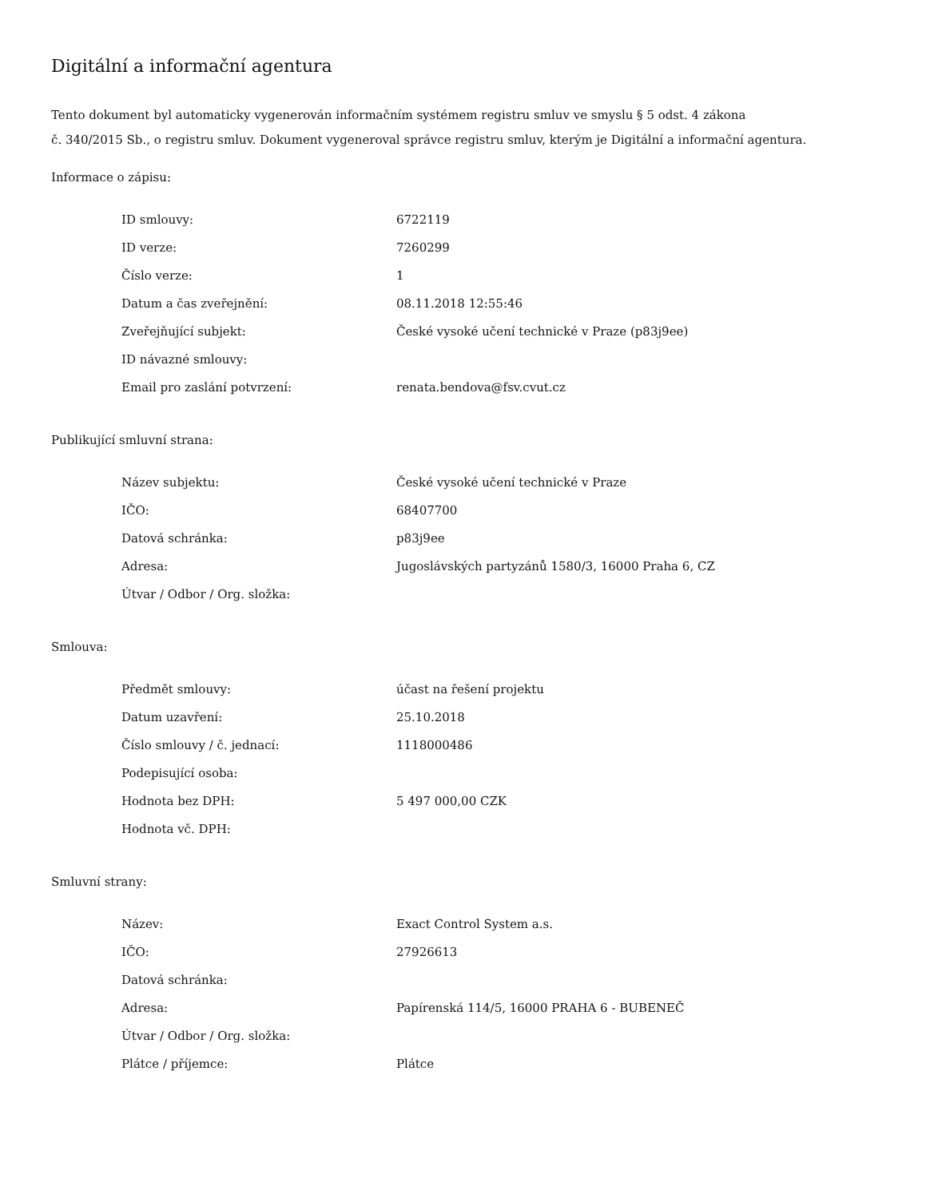Digitální a informační agentura
Tento dokument byl automaticky vygenerován informačním systémem registru smluv ve smyslu § 5 odst. 4 zákona
č. 340/2015 Sb., o registru smluv. Dokument vygeneroval správce registru smluv, kterým je Digitální a informační agentura.
Informace o zápisu:
| ID smlouvy: | 6722119 |
| ID verze: | 7260299 |
| Číslo verze: | 1 |
| Datum a čas zveřejnění: | 08.11.2018 12:55:46 |
| Zveřejňující subjekt: | České vysoké učení technické v Praze (p83j9ee) |
| ID návazné smlouvy: | |
| Email pro zaslání potvrzení: | renata.bendova@fsv.cvut.cz |
Publikující smluvní strana:
| Název subjektu: | České vysoké učení technické v Praze |
| IČO: | 68407700 |
| Datová schránka: | p83j9ee |
| Adresa: | Jugoslávských partyzánů 1580/3, 16000 Praha 6, CZ |
| Útvar / Odbor / Org. složka: | |
Smlouva:
| Předmět smlouvy: | účast na řešení projektu |
| Datum uzavření: | 25.10.2018 |
| Číslo smlouvy / č. jednací: | 1118000486 |
| Podepisující osoba: | |
| Hodnota bez DPH: | 5 497 000,00 CZK |
| Hodnota vč. DPH: | |
Smluvní strany:
| Název: | Exact Control System a.s. |
| IČO: | 27926613 |
| Datová schránka: | |
| Adresa: | Papírenská 114/5, 16000 PRAHA 6 - BUBENEČ |
| Útvar / Odbor / Org. složka: | |
| Plátce / příjemce: | Plátce |